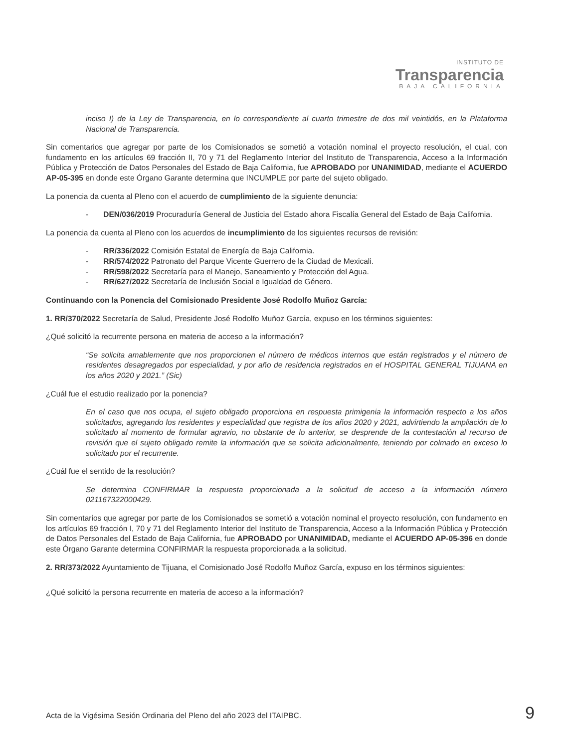INSTITUTO DE
Transparencia
BAJA CALIFORNIA
inciso I) de la Ley de Transparencia, en lo correspondiente al cuarto trimestre de dos mil veintidós, en la Plataforma Nacional de Transparencia.
Sin comentarios que agregar por parte de los Comisionados se sometió a votación nominal el proyecto resolución, el cual, con fundamento en los artículos 69 fracción II, 70 y 71 del Reglamento Interior del Instituto de Transparencia, Acceso a la Información Pública y Protección de Datos Personales del Estado de Baja California, fue APROBADO por UNANIMIDAD, mediante el ACUERDO AP-05-395 en donde este Órgano Garante determina que INCUMPLE por parte del sujeto obligado.
La ponencia da cuenta al Pleno con el acuerdo de cumplimiento de la siguiente denuncia:
- DEN/036/2019 Procuraduría General de Justicia del Estado ahora Fiscalía General del Estado de Baja California.
La ponencia da cuenta al Pleno con los acuerdos de incumplimiento de los siguientes recursos de revisión:
- RR/336/2022 Comisión Estatal de Energía de Baja California.
- RR/574/2022 Patronato del Parque Vicente Guerrero de la Ciudad de Mexicali.
- RR/598/2022 Secretaría para el Manejo, Saneamiento y Protección del Agua.
- RR/627/2022 Secretaría de Inclusión Social e Igualdad de Género.
Continuando con la Ponencia del Comisionado Presidente José Rodolfo Muñoz García:
1. RR/370/2022 Secretaría de Salud, Presidente José Rodolfo Muñoz García, expuso en los términos siguientes:
¿Qué solicitó la recurrente persona en materia de acceso a la información?
“Se solicita amablemente que nos proporcionen el número de médicos internos que están registrados y el número de residentes desagregados por especialidad, y por año de residencia registrados en el HOSPITAL GENERAL TIJUANA en los años 2020 y 2021.” (Sic)
¿Cuál fue el estudio realizado por la ponencia?
En el caso que nos ocupa, el sujeto obligado proporciona en respuesta primigenia la información respecto a los años solicitados, agregando los residentes y especialidad que registra de los años 2020 y 2021, advirtiendo la ampliación de lo solicitado al momento de formular agravio, no obstante de lo anterior, se desprende de la contestación al recurso de revisión que el sujeto obligado remite la información que se solicita adicionalmente, teniendo por colmado en exceso lo solicitado por el recurrente.
¿Cuál fue el sentido de la resolución?
Se determina CONFIRMAR la respuesta proporcionada a la solicitud de acceso a la información número 021167322000429.
Sin comentarios que agregar por parte de los Comisionados se sometió a votación nominal el proyecto resolución, con fundamento en los artículos 69 fracción I, 70 y 71 del Reglamento Interior del Instituto de Transparencia, Acceso a la Información Pública y Protección de Datos Personales del Estado de Baja California, fue APROBADO por UNANIMIDAD, mediante el ACUERDO AP-05-396 en donde este Órgano Garante determina CONFIRMAR la respuesta proporcionada a la solicitud.
2. RR/373/2022 Ayuntamiento de Tijuana, el Comisionado José Rodolfo Muñoz García, expuso en los términos siguientes:
¿Qué solicitó la persona recurrente en materia de acceso a la información?
Acta de la Vigésima Sesión Ordinaria del Pleno del año 2023 del ITAIPBC. 9